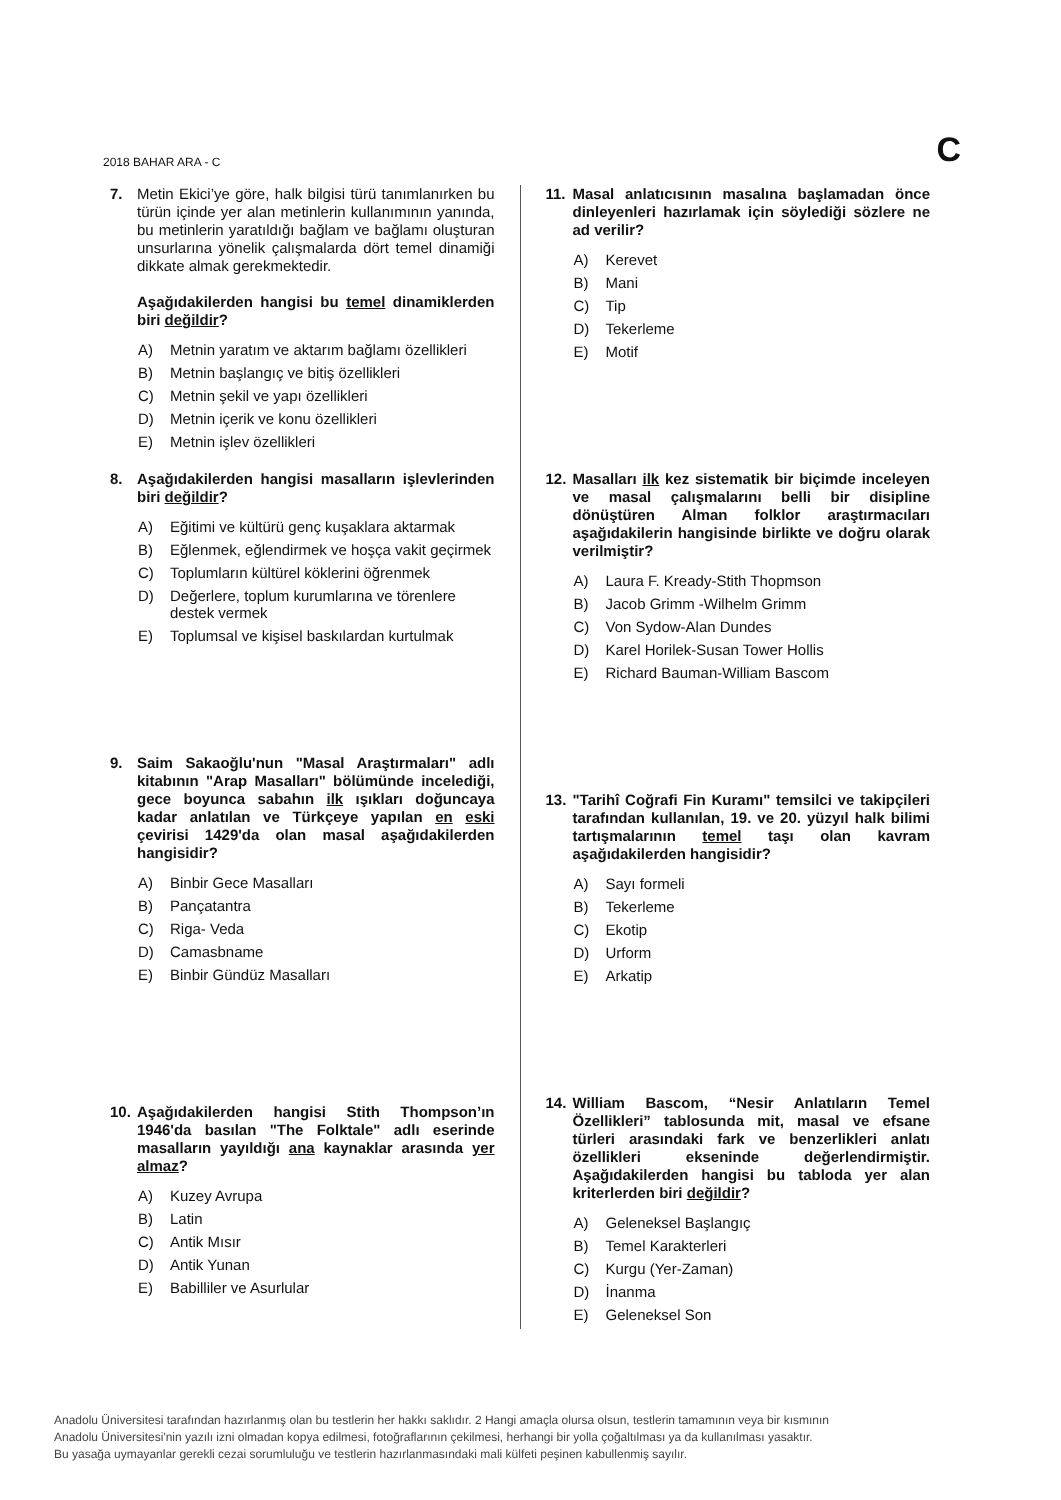2018 BAHAR ARA - C
C
7.
Metin Ekici’ye göre, halk bilgisi türü tanımlanırken bu türün içinde yer alan metinlerin kullanımının yanında, bu metinlerin yaratıldığı bağlam ve bağlamı oluşturan unsurlarına yönelik çalışmalarda dört temel dinamiği dikkate almak gerekmektedir.
Aşağıdakilerden hangisi bu temel dinamiklerden biri değildir?
A) Metnin yaratım ve aktarım bağlamı özellikleri
B) Metnin başlangıç ve bitiş özellikleri
C) Metnin şekil ve yapı özellikleri
D) Metnin içerik ve konu özellikleri
E) Metnin işlev özellikleri
8.
Aşağıdakilerden hangisi masalların işlevlerinden biri değildir?
A) Eğitimi ve kültürü genç kuşaklara aktarmak
B) Eğlenmek, eğlendirmek ve hoşça vakit geçirmek
C) Toplumların kültürel köklerini öğrenmek
D) Değerlere, toplum kurumlarına ve törenlere destek vermek
E) Toplumsal ve kişisel baskılardan kurtulmak
9.
Saim Sakaoğlu'nun "Masal Araştırmaları" adlı kitabının "Arap Masalları" bölümünde incelediği, gece boyunca sabahın ilk ışıkları doğuncaya kadar anlatılan ve Türkçeye yapılan en eski çevirisi 1429'da olan masal aşağıdakilerden hangisidir?
A) Binbir Gece Masalları
B) Pançatantra
C) Riga- Veda
D) Camasbname
E) Binbir Gündüz Masalları
10.
Aşağıdakilerden hangisi Stith Thompson’ın 1946'da basılan "The Folktale" adlı eserinde masalların yayıldığı ana kaynaklar arasında yer almaz?
A) Kuzey Avrupa
B) Latin
C) Antik Mısır
D) Antik Yunan
E) Babilliler ve Asurlular
11.
Masal anlatıcısının masalına başlamadan önce dinleyenleri hazırlamak için söylediği sözlere ne ad verilir?
A) Kerevet
B) Mani
C) Tip
D) Tekerleme
E) Motif
12.
Masalları ilk kez sistematik bir biçimde inceleyen ve masal çalışmalarını belli bir disipline dönüştüren Alman folklor araştırmacıları aşağıdakilerin hangisinde birlikte ve doğru olarak verilmiştir?
A) Laura F. Kready-Stith Thopmson
B) Jacob Grimm -Wilhelm Grimm
C) Von Sydow-Alan Dundes
D) Karel Horilek-Susan Tower Hollis
E) Richard Bauman-William Bascom
13.
"Tarihî Coğrafi Fin Kuramı" temsilci ve takipçileri tarafından kullanılan, 19. ve 20. yüzyıl halk bilimi tartışmalarının temel taşı olan kavram aşağıdakilerden hangisidir?
A) Sayı formeli
B) Tekerleme
C) Ekotip
D) Urform
E) Arkatip
14.
William Bascom, “Nesir Anlatıların Temel Özellikleri” tablosunda mit, masal ve efsane türleri arasındaki fark ve benzerlikleri anlatı özellikleri ekseninde değerlendirmiştir. Aşağıdakilerden hangisi bu tabloda yer alan kriterlerden biri değildir?
A) Geleneksel Başlangıç
B) Temel Karakterleri
C) Kurgu (Yer-Zaman)
D) İnanma
E) Geleneksel Son
Anadolu Üniversitesi tarafından hazırlanmış olan bu testlerin her hakkı saklıdır. 2 Hangi amaçla olursa olsun, testlerin tamamının veya bir kısmının
Anadolu Üniversitesi'nin yazılı izni olmadan kopya edilmesi, fotoğraflarının çekilmesi, herhangi bir yolla çoğaltılması ya da kullanılması yasaktır.
Bu yasağa uymayanlar gerekli cezai sorumluluğu ve testlerin hazırlanmasındaki mali külfeti peşinen kabullenmiş sayılır.